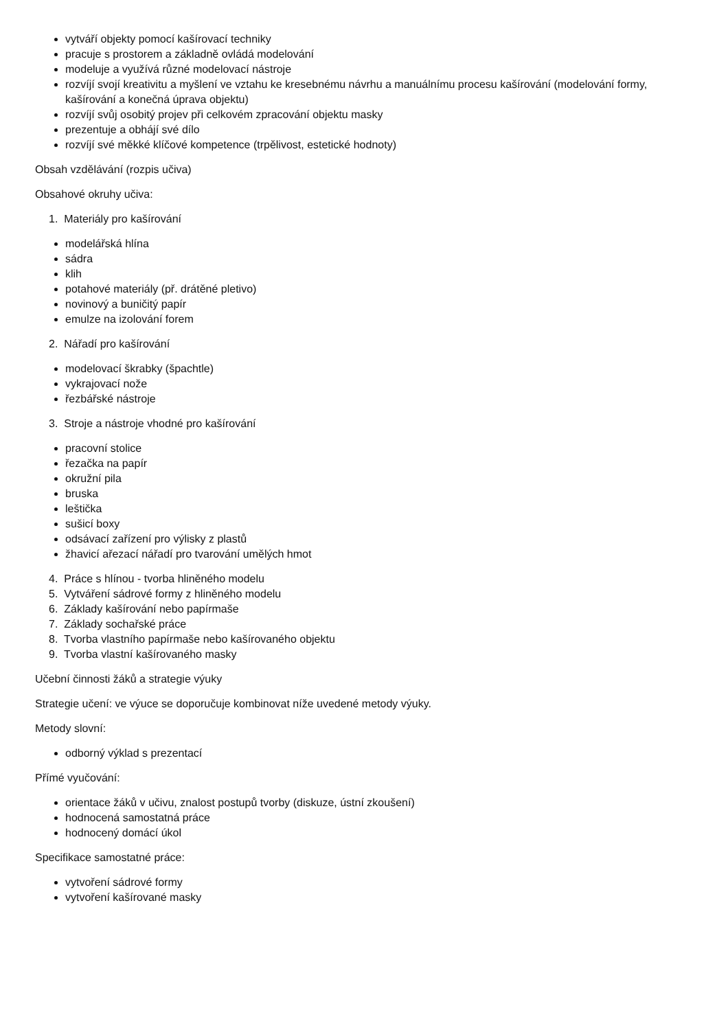vytváří objekty pomocí kašírovací techniky
pracuje s prostorem a základně ovládá modelování
modeluje a využívá různé modelovací nástroje
rozvíjí svojí kreativitu a myšlení ve vztahu ke kresebnému návrhu a manuálnímu procesu kašírování (modelování formy, kašírování a konečná úprava objektu)
rozvíjí svůj osobitý projev při celkovém zpracování objektu masky
prezentuje a obhájí své dílo
rozvíjí své měkké klíčové kompetence (trpělivost, estetické hodnoty)
Obsah vzdělávání (rozpis učiva)
Obsahové okruhy učiva:
1. Materiály pro kašírování
modelářská hlína
sádra
klih
potahové materiály (př. drátěné pletivo)
novinový a buničitý papír
emulze na izolování forem
2. Nářadí pro kašírování
modelovací škrabky (špachtle)
vykrajovací nože
řezbářské nástroje
3. Stroje a nástroje vhodné pro kašírování
pracovní stolice
řezačka na papír
okružní pila
bruska
leštička
sušicí boxy
odsávací zařízení pro výlisky z plastů
žhavicí ařezací nářadí pro tvarování umělých hmot
4. Práce s hlínou - tvorba hliněného modelu
5. Vytváření sádrové formy z hliněného modelu
6. Základy kašírování nebo papírmaše
7. Základy sochařské práce
8. Tvorba vlastního papírmaše nebo kašírovaného objektu
9. Tvorba vlastní kašírovaného masky
Učební činnosti žáků a strategie výuky
Strategie učení: ve výuce se doporučuje kombinovat níže uvedené metody výuky.
Metody slovní:
odborný výklad s prezentací
Přímé vyučování:
orientace žáků v učivu, znalost postupů tvorby (diskuze, ústní zkoušení)
hodnocená samostatná práce
hodnocený domácí úkol
Specifikace samostatné práce:
vytvoření sádrové formy
vytvoření kašírované masky